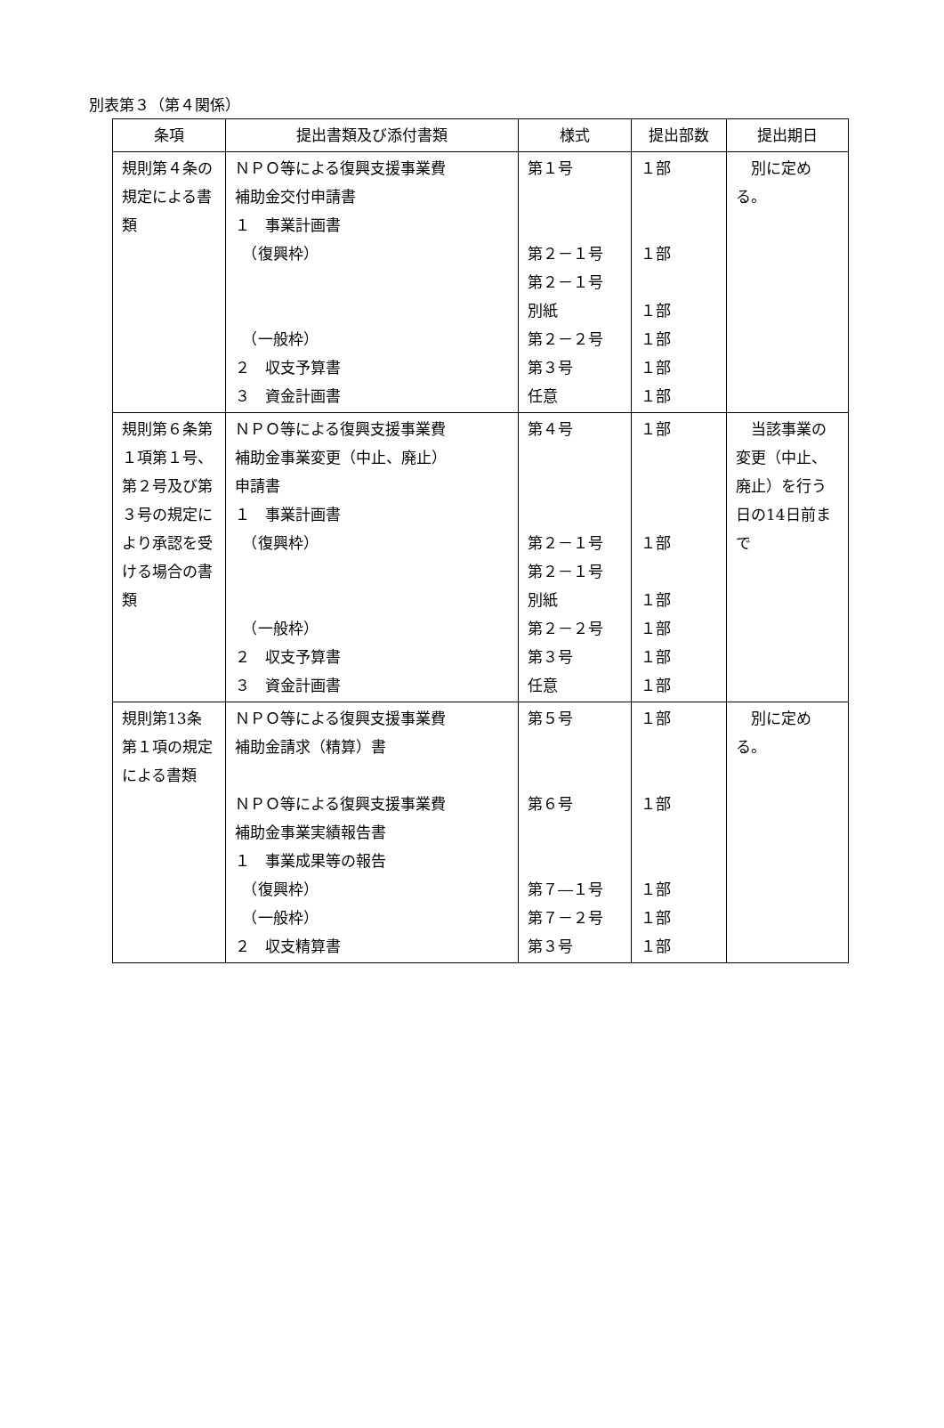別表第３（第４関係）
| 条項 | 提出書類及び添付書類 | 様式 | 提出部数 | 提出期日 |
| --- | --- | --- | --- | --- |
| 規則第４条の規定による書類 | ＮＰＯ等による復興支援事業費 補助金交付申請書 １ 事業計画書 （復興枠） （一般枠） ２ 収支予算書 ３ 資金計画書 | 第１号 第２－１号 第２－１号 別紙 第２－２号 第３号 任意 | １部 １部 １部 １部 １部 １部 | 別に定める。 |
| 規則第６条第１項第１号、第２号及び第３号の規定により承認を受ける場合の書類 | ＮＰＯ等による復興支援事業費 補助金事業変更（中止、廃止） 申請書 １ 事業計画書 （復興枠） （一般枠） ２ 収支予算書 ３ 資金計画書 | 第４号 第２－１号 第２－１号 別紙 第２－２号 第３号 任意 | １部 １部 １部 １部 １部 １部 | 当該事業の変更（中止、廃止）を行う日の14日前まで |
| 規則第13条第１項の規定による書類 | ＮＰＯ等による復興支援事業費 補助金請求（精算）書 ＮＰＯ等による復興支援事業費 補助金事業実績報告書 １ 事業成果等の報告 （復興枠） （一般枠） ２ 収支精算書 | 第５号 第６号 第７―１号 第７－２号 第３号 | １部 １部 １部 １部 １部 | 別に定める。 |